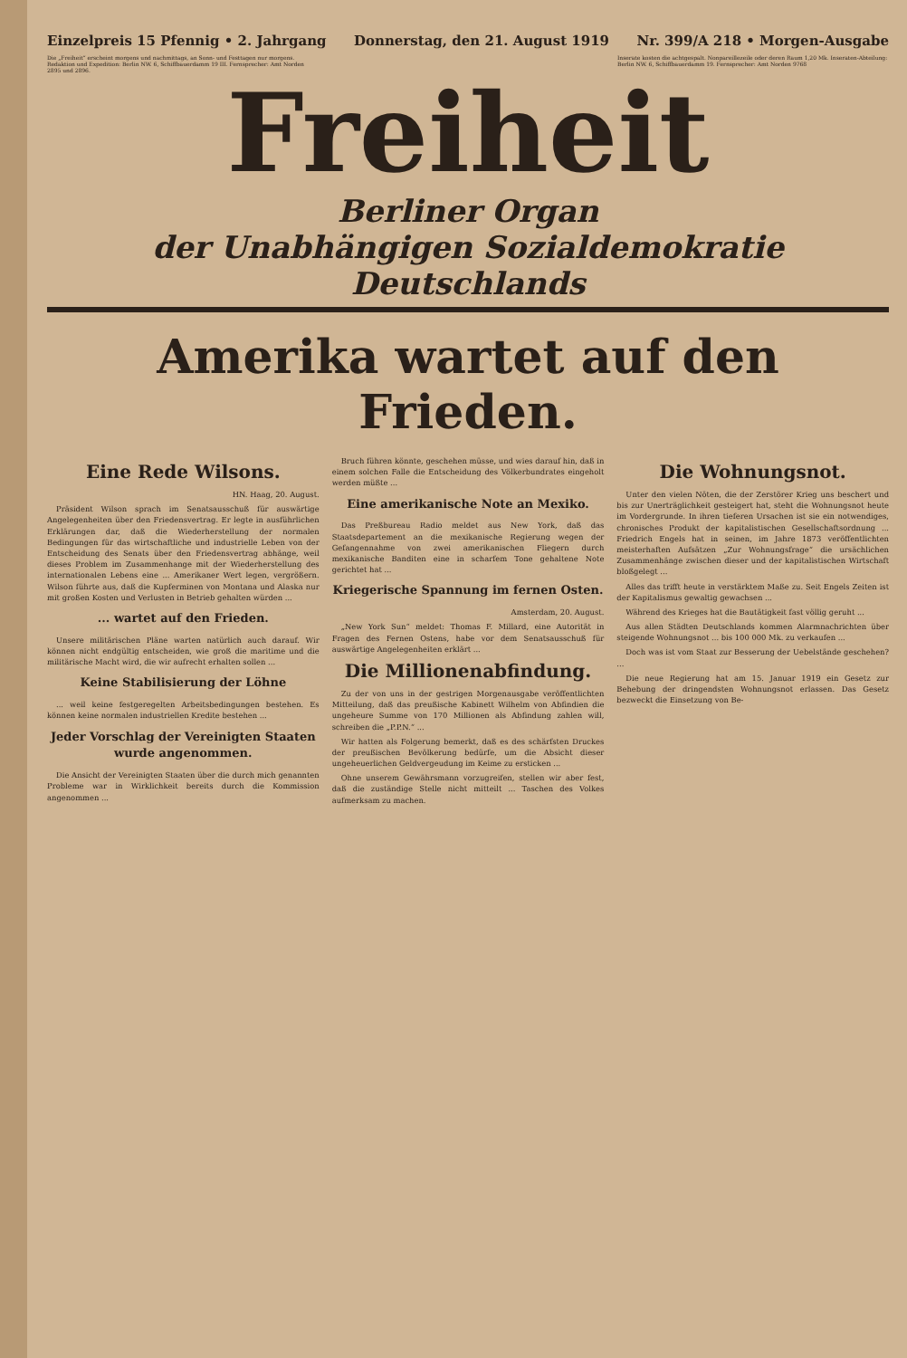Einzelpreis 15 Pfennig • 2. Jahrgang Donnerstag, den 21. August 1919 Nr. 399/A 218 • Morgen-Ausgabe
Die „Freiheit“ erscheint morgens und nachmittags, an Sonn- und Festtagen nur morgens. Redaktion und Expedition: Berlin NW. 6, Schiffbauerdamm 19 III. Fernsprecher: Amt Norden 2895 und 2896.
Inserate kosten die achtgespalt. Nonpareillezeile oder deren Raum 1,20 Mk. Inseraten-Abteilung: Berlin NW. 6, Schiffbauerdamm 19. Fernsprecher: Amt Norden 9768
Freiheit
Berliner Organ
der Unabhängigen Sozialdemokratie Deutschlands
Amerika wartet auf den Frieden.
Eine Rede Wilsons.
HN. Haag, 20. August.
Präsident Wilson sprach im Senatsausschuß für auswärtige Angelegenheiten über den Friedensvertrag. Er legte in ausführlichen Erklärungen dar, daß die Wiederherstellung der normalen Bedingungen für das wirtschaftliche und industrielle Leben von der Entscheidung des Senats über den Friedensvertrag abhänge, weil dieses Problem im Zusammenhange mit der Wiederherstellung des internationalen Lebens eine ... Amerikaner Wert legen, vergrößern. Wilson führte aus, daß die Kupferminen von Montana und Alaska nur mit großen Kosten und Verlusten in Betrieb gehalten würden ...
... wartet auf den Frieden.
Unsere militärischen Pläne warten natürlich auch darauf. Wir können nicht endgültig entscheiden, wie groß die maritime und die militärische Macht wird, die wir aufrecht erhalten sollen ...
Keine Stabilisierung der Löhne
... weil keine festgeregelten Arbeitsbedingungen bestehen. Es können keine normalen industriellen Kredite bestehen ...
Jeder Vorschlag der Vereinigten Staaten wurde angenommen.
Die Ansicht der Vereinigten Staaten über die durch mich genannten Probleme war in Wirklichkeit bereits durch die Kommission angenommen ...
Bruch führen könnte, geschehen müsse, und wies darauf hin, daß in einem solchen Falle die Entscheidung des Völkerbundrates eingeholt werden müßte ...
Eine amerikanische Note an Mexiko.
Das Preßbureau Radio meldet aus New York, daß das Staatsdepartement an die mexikanische Regierung wegen der Gefangennahme von zwei amerikanischen Fliegern durch mexikanische Banditen eine in scharfem Tone gehaltene Note gerichtet hat ...
Kriegerische Spannung im fernen Osten.
Amsterdam, 20. August.
„New York Sun“ meldet: Thomas F. Millard, eine Autorität in Fragen des Fernen Ostens, habe vor dem Senatsausschuß für auswärtige Angelegenheiten erklärt ...
Die Millionenabfindung.
Zu der von uns in der gestrigen Morgenausgabe veröffentlichten Mitteilung, daß das preußische Kabinett Wilhelm von Abfindien die ungeheure Summe von 170 Millionen als Abfindung zahlen will, schreiben die „P.P.N.“ ...
Wir hatten als Folgerung bemerkt, daß es des schärfsten Druckes der preußischen Bevölkerung bedürfe, um die Absicht dieser ungeheuerlichen Geldvergeudung im Keime zu ersticken ...
Ohne unserem Gewährsmann vorzugreifen, stellen wir aber fest, daß die zuständige Stelle nicht mitteilt ... Taschen des Volkes aufmerksam zu machen.
Die Wohnungsnot.
Unter den vielen Nöten, die der Zerstörer Krieg uns beschert und bis zur Unerträglichkeit gesteigert hat, steht die Wohnungsnot heute im Vordergrunde. In ihren tieferen Ursachen ist sie ein notwendiges, chronisches Produkt der kapitalistischen Gesellschaftsordnung ... Friedrich Engels hat in seinen, im Jahre 1873 veröffentlichten meisterhaften Aufsätzen „Zur Wohnungsfrage“ die ursächlichen Zusammenhänge zwischen dieser und der kapitalistischen Wirtschaft bloßgelegt ...
Alles das trifft heute in verstärktem Maße zu. Seit Engels Zeiten ist der Kapitalismus gewaltig gewachsen ...
Während des Krieges hat die Bautätigkeit fast völlig geruht ...
Aus allen Städten Deutschlands kommen Alarmnachrichten über steigende Wohnungsnot ... bis 100 000 Mk. zu verkaufen ...
Doch was ist vom Staat zur Besserung der Uebelstände geschehen? ...
Die neue Regierung hat am 15. Januar 1919 ein Gesetz zur Behebung der dringendsten Wohnungsnot erlassen. Das Gesetz bezweckt die Einsetzung von Be-